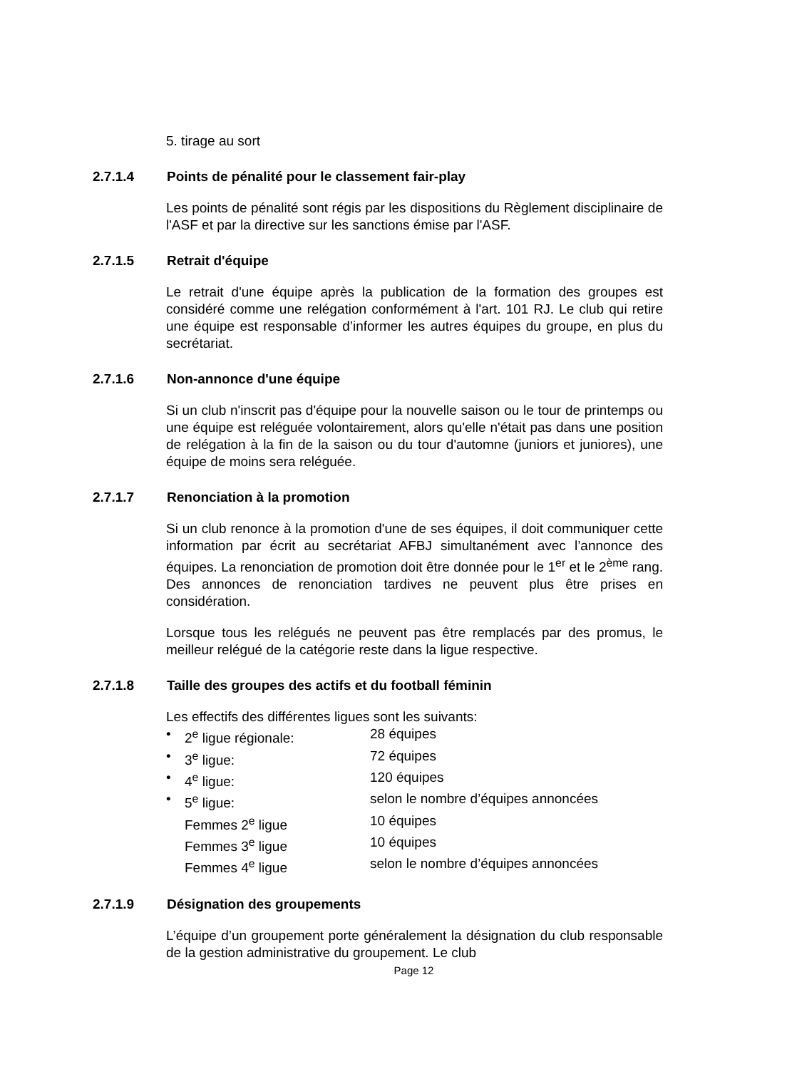5. tirage au sort
2.7.1.4 Points de pénalité pour le classement fair-play
Les points de pénalité sont régis par les dispositions du Règlement disciplinaire de l'ASF et par la directive sur les sanctions émise par l'ASF.
2.7.1.5 Retrait d'équipe
Le retrait d'une équipe après la publication de la formation des groupes est considéré comme une relégation conformément à l'art. 101 RJ. Le club qui retire une équipe est responsable d’informer les autres équipes du groupe, en plus du secrétariat.
2.7.1.6 Non-annonce d'une équipe
Si un club n'inscrit pas d'équipe pour la nouvelle saison ou le tour de printemps ou une équipe est reléguée volontairement, alors qu'elle n'était pas dans une position de relégation à la fin de la saison ou du tour d'automne (juniors et juniores), une équipe de moins sera reléguée.
2.7.1.7 Renonciation à la promotion
Si un club renonce à la promotion d'une de ses équipes, il doit communiquer cette information par écrit au secrétariat AFBJ simultanément avec l’annonce des équipes. La renonciation de promotion doit être donnée pour le 1<sup>er</sup> et le 2<sup>ème</sup> rang. Des annonces de renonciation tardives ne peuvent plus être prises en considération.
Lorsque tous les relégués ne peuvent pas être remplacés par des promus, le meilleur relégué de la catégorie reste dans la ligue respective.
2.7.1.8 Taille des groupes des actifs et du football féminin
Les effectifs des différentes ligues sont les suivants:
| • | 2<sup>e</sup> ligue régionale: | 28 équipes |
| • | 3<sup>e</sup> ligue: | 72 équipes |
| • | 4<sup>e</sup> ligue: | 120 équipes |
| • | 5<sup>e</sup> ligue: | selon le nombre d’équipes annoncées |
| | Femmes 2<sup>e</sup> ligue | 10 équipes |
| | Femmes 3<sup>e</sup> ligue | 10 équipes |
| | Femmes 4<sup>e</sup> ligue | selon le nombre d’équipes annoncées |
2.7.1.9 Désignation des groupements
L’équipe d’un groupement porte généralement la désignation du club responsable de la gestion administrative du groupement. Le club
Page 12